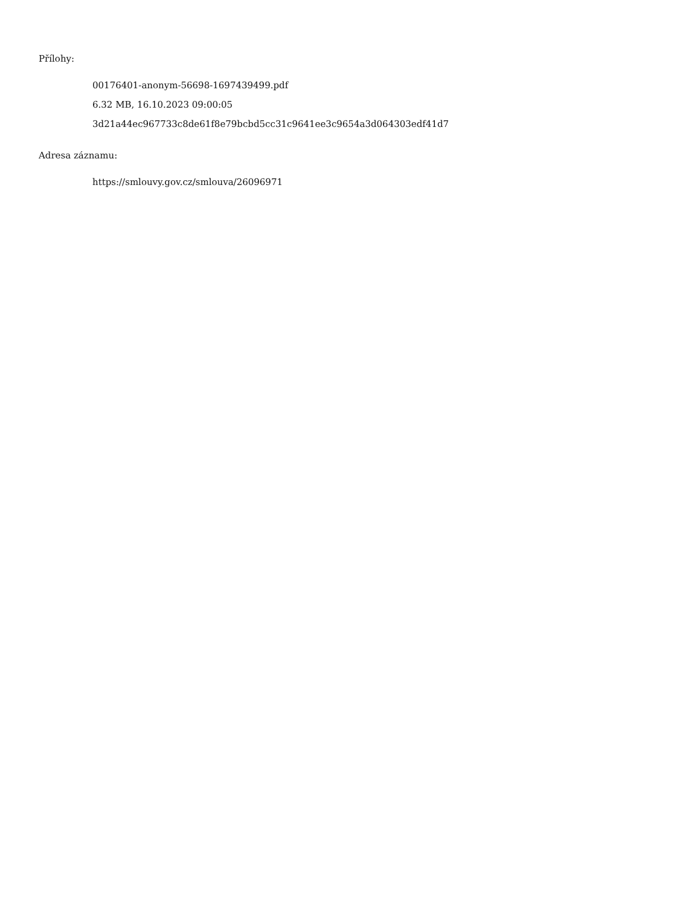Přílohy:
00176401-anonym-56698-1697439499.pdf
6.32 MB, 16.10.2023 09:00:05
3d21a44ec967733c8de61f8e79bcbd5cc31c9641ee3c9654a3d064303edf41d7
Adresa záznamu:
https://smlouvy.gov.cz/smlouva/26096971